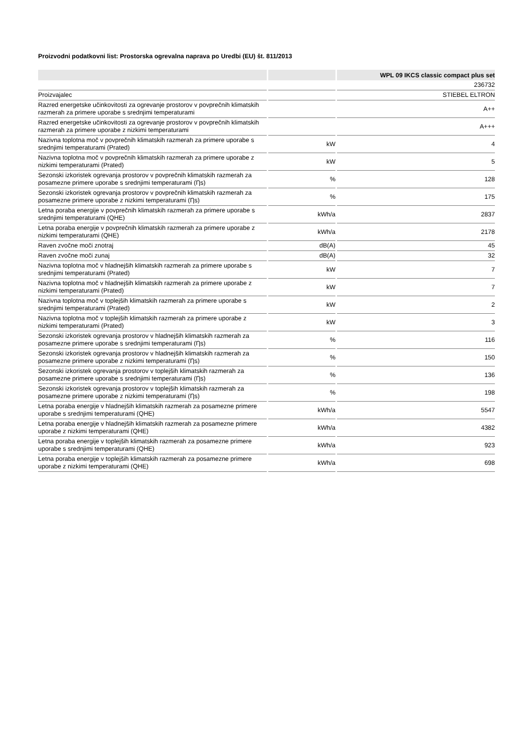Proizvodni podatkovni list: Prostorska ogrevalna naprava po Uredbi (EU) št. 811/2013
| | | WPL 09 IKCS classic compact plus set |
| --- | --- | --- |
| | | 236732 |
| Proizvajalec | | STIEBEL ELTRON |
| Razred energetske učinkovitosti za ogrevanje prostorov v povprečnih klimatskih razmerah za primere uporabe s srednjimi temperaturami | | A++ |
| Razred energetske učinkovitosti za ogrevanje prostorov v povprečnih klimatskih razmerah za primere uporabe z nizkimi temperaturami | | A+++ |
| Nazivna toplotna moč v povprečnih klimatskih razmerah za primere uporabe s srednjimi temperaturami (Prated) | kW | 4 |
| Nazivna toplotna moč v povprečnih klimatskih razmerah za primere uporabe z nizkimi temperaturami (Prated) | kW | 5 |
| Sezonski izkoristek ogrevanja prostorov v povprečnih klimatskih razmerah za posamezne primere uporabe s srednjimi temperaturami (Ƞs) | % | 128 |
| Sezonski izkoristek ogrevanja prostorov v povprečnih klimatskih razmerah za posamezne primere uporabe z nizkimi temperaturami (Ƞs) | % | 175 |
| Letna poraba energije v povprečnih klimatskih razmerah za primere uporabe s srednjimi temperaturami (QHE) | kWh/a | 2837 |
| Letna poraba energije v povprečnih klimatskih razmerah za primere uporabe z nizkimi temperaturami (QHE) | kWh/a | 2178 |
| Raven zvočne moči znotraj | dB(A) | 45 |
| Raven zvočne moči zunaj | dB(A) | 32 |
| Nazivna toplotna moč v hladnejših klimatskih razmerah za primere uporabe s srednjimi temperaturami (Prated) | kW | 7 |
| Nazivna toplotna moč v hladnejših klimatskih razmerah za primere uporabe z nizkimi temperaturami (Prated) | kW | 7 |
| Nazivna toplotna moč v toplejših klimatskih razmerah za primere uporabe s srednjimi temperaturami (Prated) | kW | 2 |
| Nazivna toplotna moč v toplejših klimatskih razmerah za primere uporabe z nizkimi temperaturami (Prated) | kW | 3 |
| Sezonski izkoristek ogrevanja prostorov v hladnejših klimatskih razmerah za posamezne primere uporabe s srednjimi temperaturami (Ƞs) | % | 116 |
| Sezonski izkoristek ogrevanja prostorov v hladnejših klimatskih razmerah za posamezne primere uporabe z nizkimi temperaturami (Ƞs) | % | 150 |
| Sezonski izkoristek ogrevanja prostorov v toplejših klimatskih razmerah za posamezne primere uporabe s srednjimi temperaturami (Ƞs) | % | 136 |
| Sezonski izkoristek ogrevanja prostorov v toplejših klimatskih razmerah za posamezne primere uporabe z nizkimi temperaturami (Ƞs) | % | 198 |
| Letna poraba energije v hladnejših klimatskih razmerah za posamezne primere uporabe s srednjimi temperaturami (QHE) | kWh/a | 5547 |
| Letna poraba energije v hladnejših klimatskih razmerah za posamezne primere uporabe z nizkimi temperaturami (QHE) | kWh/a | 4382 |
| Letna poraba energije v toplejših klimatskih razmerah za posamezne primere uporabe s srednjimi temperaturami (QHE) | kWh/a | 923 |
| Letna poraba energije v toplejših klimatskih razmerah za posamezne primere uporabe z nizkimi temperaturami (QHE) | kWh/a | 698 |